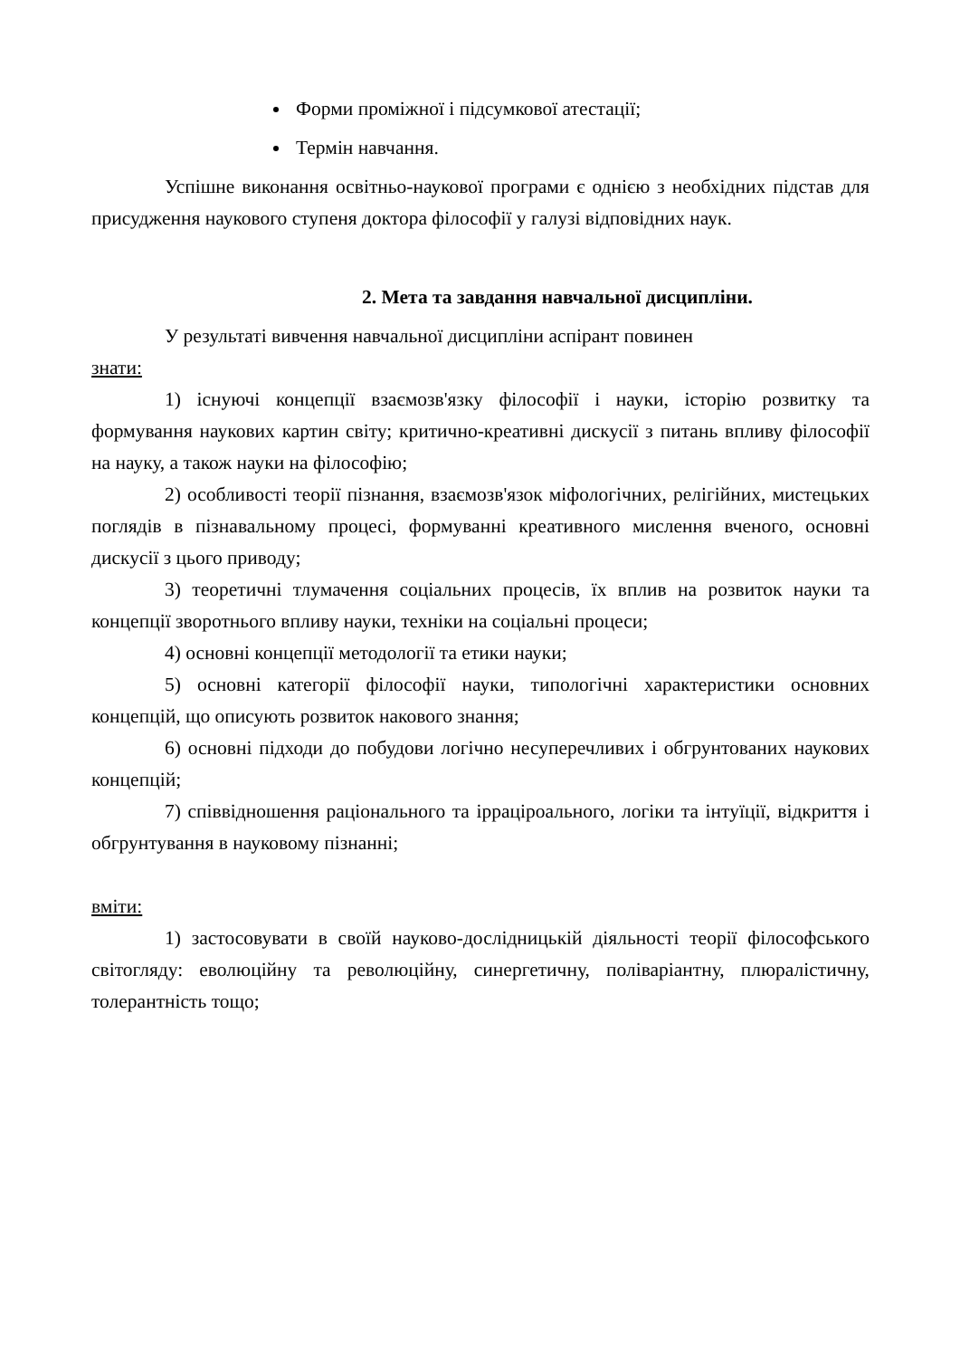Форми проміжної і підсумкової атестації;
Термін навчання.
Успішне виконання освітньо-наукової програми є однією з необхідних підстав для присудження наукового ступеня доктора філософії у галузі відповідних наук.
2. Мета та завдання навчальної дисципліни.
У результаті вивчення навчальної дисципліни аспірант повинен
знати:
1) існуючі концепції взаємозв'язку філософії і науки, історію розвитку та формування наукових картин світу; критично-креативні дискусії з питань впливу філософії на науку, а також науки на філософію;
2) особливості теорії пізнання, взаємозв'язок міфологічних, релігійних, мистецьких поглядів в пізнавальному процесі, формуванні креативного мислення вченого, основні дискусії з цього приводу;
3) теоретичні тлумачення соціальних процесів, їх вплив на розвиток науки та концепції зворотнього впливу науки, техніки на соціальні процеси;
4) основні концепції методології та етики науки;
5) основні категорії філософії науки, типологічні характеристики основних концепцій, що описують розвиток накового знання;
6) основні підходи до побудови логічно несуперечливих і обгрунтованих наукових концепцій;
7) співвідношення раціонального та ірраціроального, логіки та інтуїції, відкриття і обгрунтування в науковому пізнанні;
вміти:
1) застосовувати в своїй науково-дослідницькій діяльності теорії філософського світогляду: еволюційну та революційну, синергетичну, поліваріантну, плюралістичну, толерантність тощо;